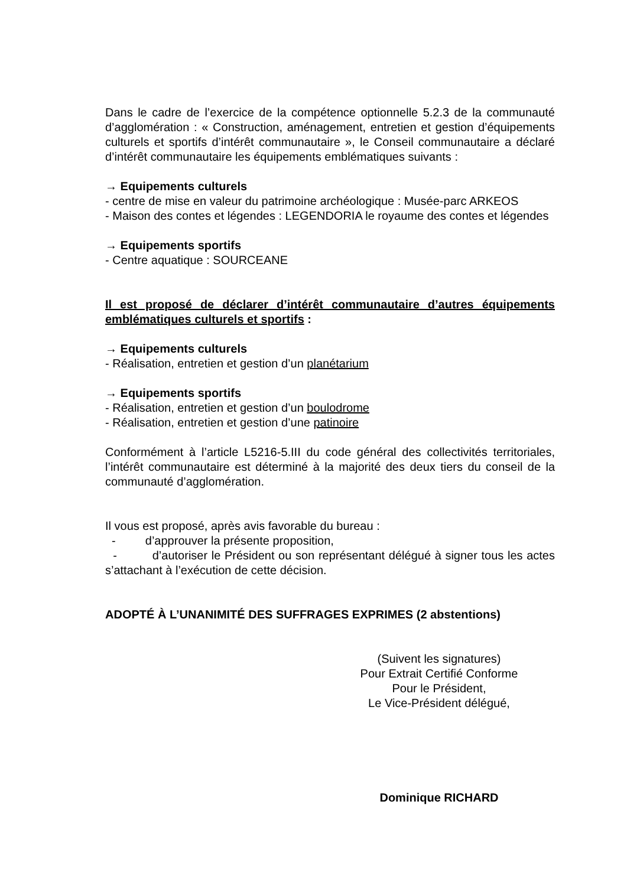Dans le cadre de l’exercice de la compétence optionnelle 5.2.3 de la communauté d’agglomération : « Construction, aménagement, entretien et gestion d’équipements culturels et sportifs d’intérêt communautaire », le Conseil communautaire a déclaré d’intérêt communautaire les équipements emblématiques suivants :
→ Equipements culturels
- centre de mise en valeur du patrimoine archéologique : Musée-parc ARKEOS
- Maison des contes et légendes : LEGENDORIA le royaume des contes et légendes
→ Equipements sportifs
- Centre aquatique : SOURCEANE
Il est proposé de déclarer d’intérêt communautaire d’autres équipements emblématiques culturels et sportifs :
→ Equipements culturels
- Réalisation, entretien et gestion d’un planétarium
→ Equipements sportifs
- Réalisation, entretien et gestion d’un boulodrome
- Réalisation, entretien et gestion d’une patinoire
Conformément à l’article L5216-5.III du code général des collectivités territoriales, l’intérêt communautaire est déterminé à la majorité des deux tiers du conseil de la communauté d’agglomération.
Il vous est proposé, après avis favorable du bureau :
- d’approuver la présente proposition,
- d’autoriser le Président ou son représentant délégué à signer tous les actes s’attachant à l’exécution de cette décision.
ADOPTÉ À L’UNANIMITÉ DES SUFFRAGES EXPRIMES (2 abstentions)
(Suivent les signatures)
Pour Extrait Certifié Conforme
Pour le Président,
Le Vice-Président délégué,
Dominique RICHARD